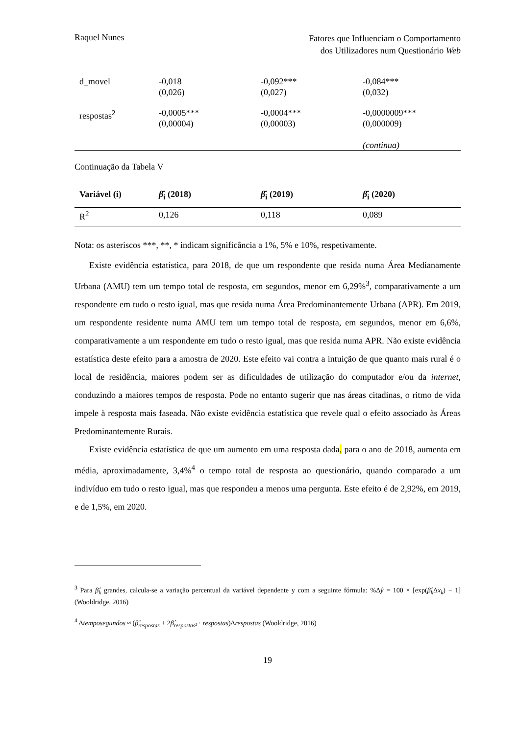Raquel Nunes
Fatores que Influenciam o Comportamento
dos Utilizadores num Questionário Web
| d_movel | -0,018 (0,026) | -0,092*** (0,027) | -0,084*** (0,032) |
| respostas<sup>2</sup> | -0,0005*** (0,00004) | -0,0004*** (0,00003) | -0,0000009*** (0,000009) (continua) |
Continuação da Tabela V
| Variável (i) | β̂<sub>i</sub> (2018) | β̂<sub>i</sub> (2019) | β̂<sub>i</sub> (2020) |
| --- | --- | --- | --- |
| R<sup>2</sup> | 0,126 | 0,118 | 0,089 |
Nota: os asteriscos ***, **, * indicam significância a 1%, 5% e 10%, respetivamente.
Existe evidência estatística, para 2018, de que um respondente que resida numa Área Medianamente Urbana (AMU) tem um tempo total de resposta, em segundos, menor em 6,29%<sup>3</sup>, comparativamente a um respondente em tudo o resto igual, mas que resida numa Área Predominantemente Urbana (APR). Em 2019, um respondente residente numa AMU tem um tempo total de resposta, em segundos, menor em 6,6%, comparativamente a um respondente em tudo o resto igual, mas que resida numa APR. Não existe evidência estatística deste efeito para a amostra de 2020. Este efeito vai contra a intuição de que quanto mais rural é o local de residência, maiores podem ser as dificuldades de utilização do computador e/ou da internet, conduzindo a maiores tempos de resposta. Pode no entanto sugerir que nas áreas citadinas, o ritmo de vida impele à resposta mais faseada. Não existe evidência estatística que revele qual o efeito associado às Áreas Predominantemente Rurais.
Existe evidência estatística de que um aumento em uma resposta dada, para o ano de 2018, aumenta em média, aproximadamente, 3,4%<sup>4</sup> o tempo total de resposta ao questionário, quando comparado a um indivíduo em tudo o resto igual, mas que respondeu a menos uma pergunta. Este efeito é de 2,92%, em 2019, e de 1,5%, em 2020.
<sup>3</sup> Para β̂<sub>k</sub> grandes, calcula-se a variação percentual da variável dependente y com a seguinte fórmula: %Δŷ = 100 × [exp(β̂<sub>k</sub> Δx<sub>k</sub>) − 1] (Wooldridge, 2016)
<sup>4</sup> Δtemposegundos ≈ (β̂<sub>respostas</sub> + 2β̂<sub>respostas²</sub> · respostas)Δrespostas (Wooldridge, 2016)
19